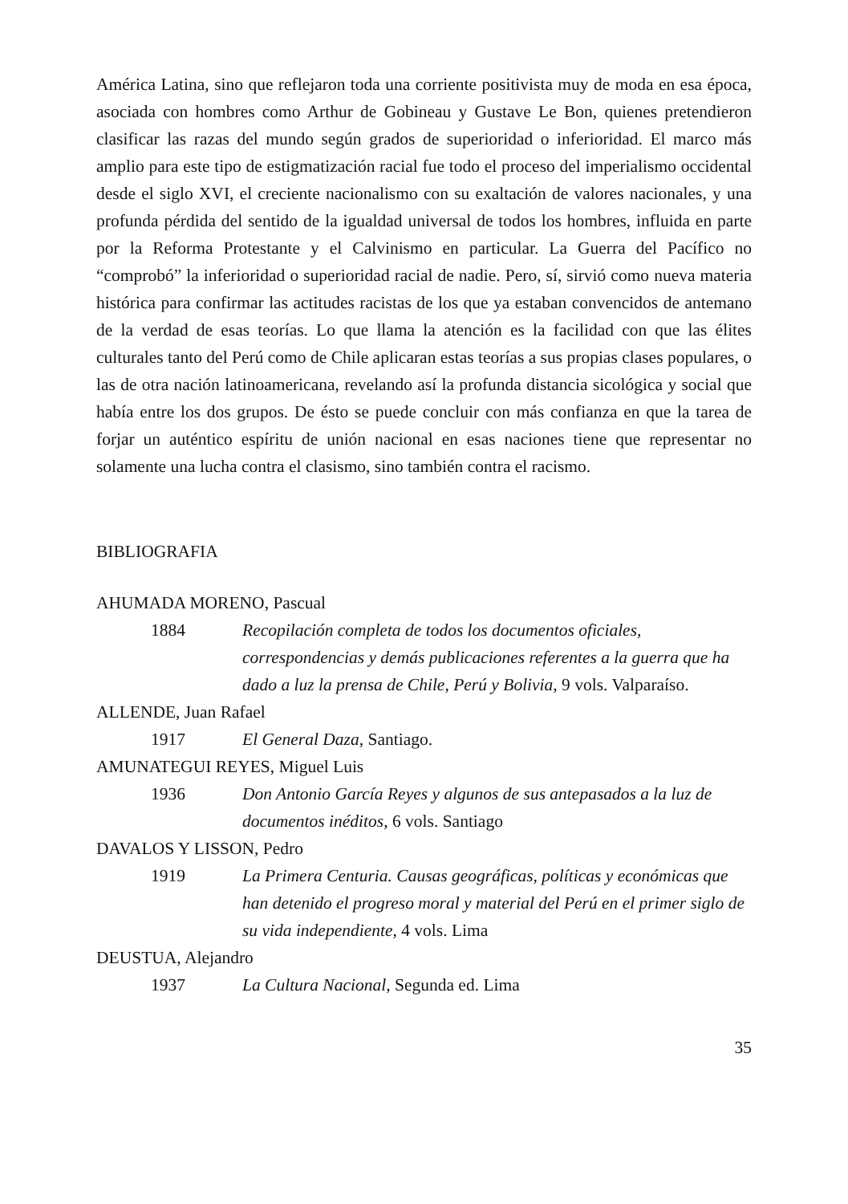América Latina, sino que reflejaron toda una corriente positivista muy de moda en esa época, asociada con hombres como Arthur de Gobineau y Gustave Le Bon, quienes pretendieron clasificar las razas del mundo según grados de superioridad o inferioridad. El marco más amplio para este tipo de estigmatización racial fue todo el proceso del imperialismo occidental desde el siglo XVI, el creciente nacionalismo con su exaltación de valores nacionales, y una profunda pérdida del sentido de la igualdad universal de todos los hombres, influida en parte por la Reforma Protestante y el Calvinismo en particular. La Guerra del Pacífico no “comprobó” la inferioridad o superioridad racial de nadie. Pero, sí, sirvió como nueva materia histórica para confirmar las actitudes racistas de los que ya estaban convencidos de antemano de la verdad de esas teorías. Lo que llama la atención es la facilidad con que las élites culturales tanto del Perú como de Chile aplicaran estas teorías a sus propias clases populares, o las de otra nación latinoamericana, revelando así la profunda distancia sicológica y social que había entre los dos grupos. De ésto se puede concluir con más confianza en que la tarea de forjar un auténtico espíritu de unión nacional en esas naciones tiene que representar no solamente una lucha contra el clasismo, sino también contra el racismo.
BIBLIOGRAFIA
AHUMADA MORENO, Pascual
1884 Recopilación completa de todos los documentos oficiales, correspondencias y demás publicaciones referentes a la guerra que ha dado a luz la prensa de Chile, Perú y Bolivia, 9 vols. Valparaíso.
ALLENDE, Juan Rafael
1917 El General Daza, Santiago.
AMUNATEGUI REYES, Miguel Luis
1936 Don Antonio García Reyes y algunos de sus antepasados a la luz de documentos inéditos, 6 vols. Santiago
DAVALOS Y LISSON, Pedro
1919 La Primera Centuria. Causas geográficas, políticas y económicas que han detenido el progreso moral y material del Perú en el primer siglo de su vida independiente, 4 vols. Lima
DEUSTUA, Alejandro
1937 La Cultura Nacional, Segunda ed. Lima
35